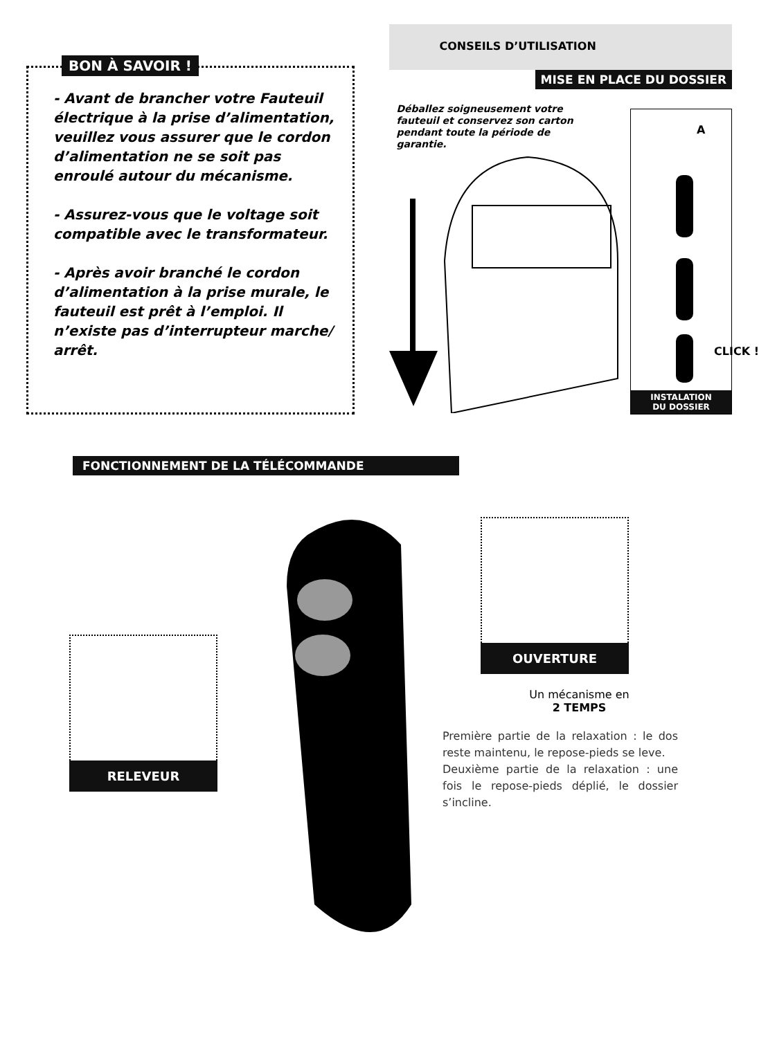BON À SAVOIR !
- Avant de brancher votre Fauteuil électrique à la prise d’alimentation, veuillez vous assurer que le cordon d’alimentation ne se soit pas enroulé autour du mécanisme.
- Assurez-vous que le voltage soit compatible avec le transformateur.
- Après avoir branché le cordon d’alimentation à la prise murale, le fauteuil est prêt à l’emploi. Il n’existe pas d’interrupteur marche/ arrêt.
CONSEILS D’UTILISATION
MISE EN PLACE DU DOSSIER
Déballez soigneusement votre fauteuil et conservez son carton pendant toute la période de garantie.
A
CLICK !
INSTALATION
DU DOSSIER
FONCTIONNEMENT DE LA TÉLÉCOMMANDE
RELEVEUR
OUVERTURE
Un mécanisme en
2 TEMPS
Première partie de la relaxation : le dos reste maintenu, le repose-pieds se leve.
Deuxième partie de la relaxation : une fois le repose-pieds déplié, le dossier s’incline.